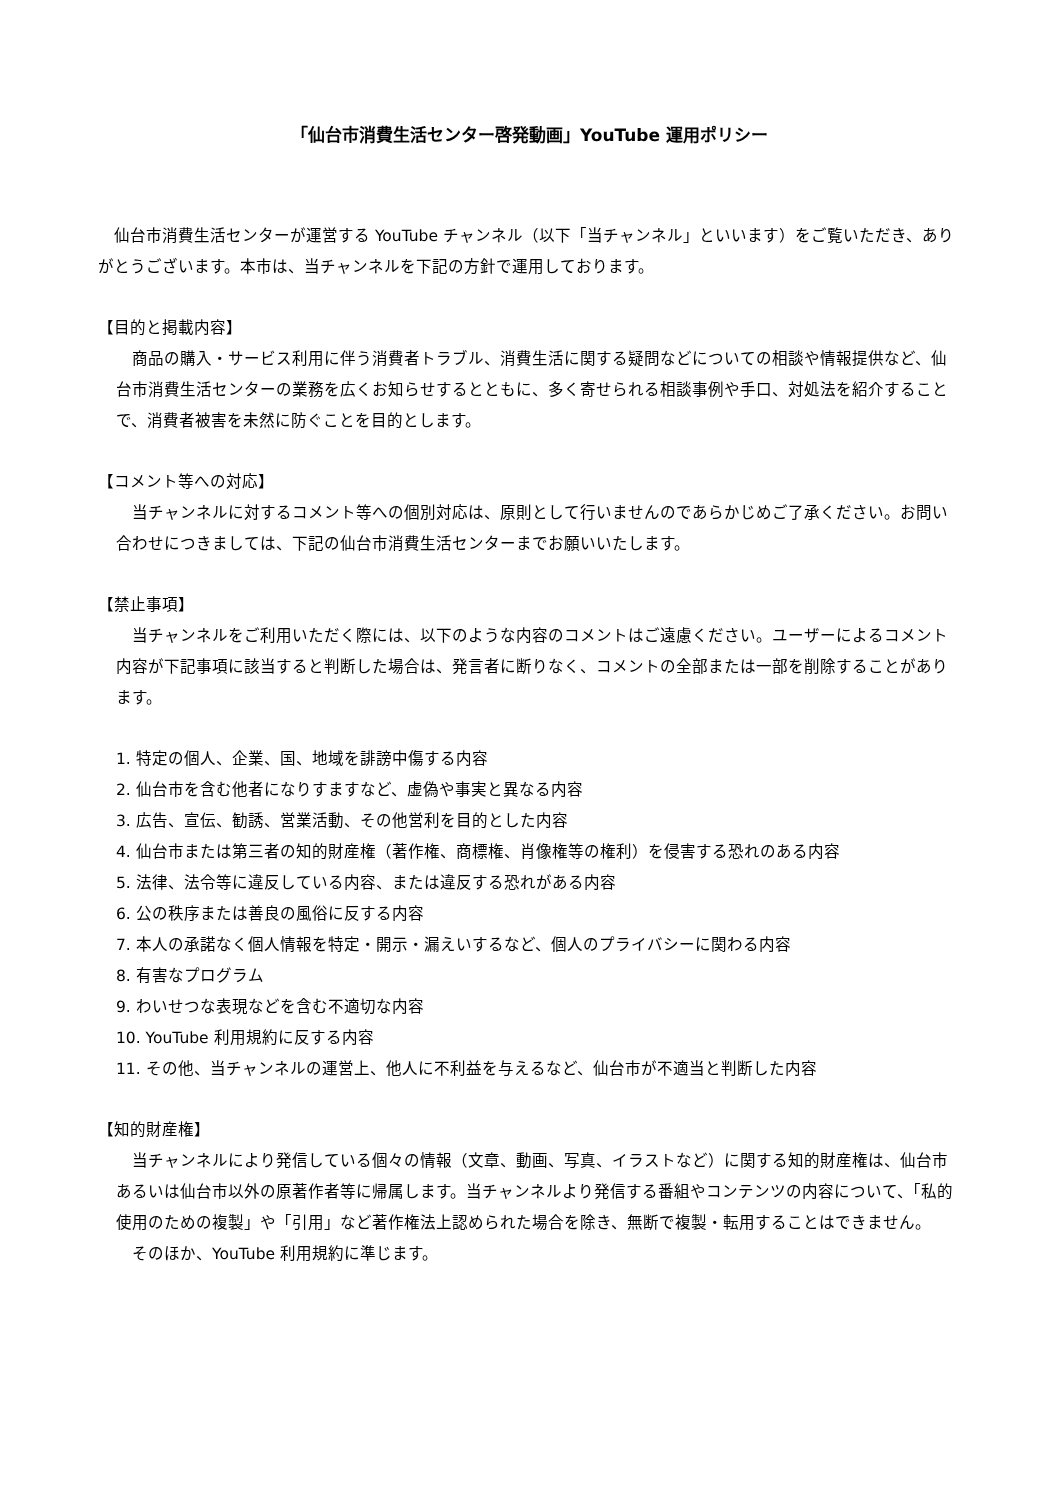「仙台市消費生活センター啓発動画」YouTube 運用ポリシー
　仙台市消費生活センターが運営する YouTube チャンネル（以下「当チャンネル」といいます）をご覧いただき、ありがとうございます。本市は、当チャンネルを下記の方針で運用しております。
【目的と掲載内容】
　商品の購入・サービス利用に伴う消費者トラブル、消費生活に関する疑問などについての相談や情報提供など、仙台市消費生活センターの業務を広くお知らせするとともに、多く寄せられる相談事例や手口、対処法を紹介することで、消費者被害を未然に防ぐことを目的とします。
【コメント等への対応】
　当チャンネルに対するコメント等への個別対応は、原則として行いませんのであらかじめご了承ください。お問い合わせにつきましては、下記の仙台市消費生活センターまでお願いいたします。
【禁止事項】
　当チャンネルをご利用いただく際には、以下のような内容のコメントはご遠慮ください。ユーザーによるコメント内容が下記事項に該当すると判断した場合は、発言者に断りなく、コメントの全部または一部を削除することがあります。
1. 特定の個人、企業、国、地域を誹謗中傷する内容
2. 仙台市を含む他者になりすますなど、虚偽や事実と異なる内容
3. 広告、宣伝、勧誘、営業活動、その他営利を目的とした内容
4. 仙台市または第三者の知的財産権（著作権、商標権、肖像権等の権利）を侵害する恐れのある内容
5. 法律、法令等に違反している内容、または違反する恐れがある内容
6. 公の秩序または善良の風俗に反する内容
7. 本人の承諾なく個人情報を特定・開示・漏えいするなど、個人のプライバシーに関わる内容
8. 有害なプログラム
9. わいせつな表現などを含む不適切な内容
10. YouTube 利用規約に反する内容
11. その他、当チャンネルの運営上、他人に不利益を与えるなど、仙台市が不適当と判断した内容
【知的財産権】
　当チャンネルにより発信している個々の情報（文章、動画、写真、イラストなど）に関する知的財産権は、仙台市あるいは仙台市以外の原著作者等に帰属します。当チャンネルより発信する番組やコンテンツの内容について、「私的使用のための複製」や「引用」など著作権法上認められた場合を除き、無断で複製・転用することはできません。
　そのほか、YouTube 利用規約に準じます。